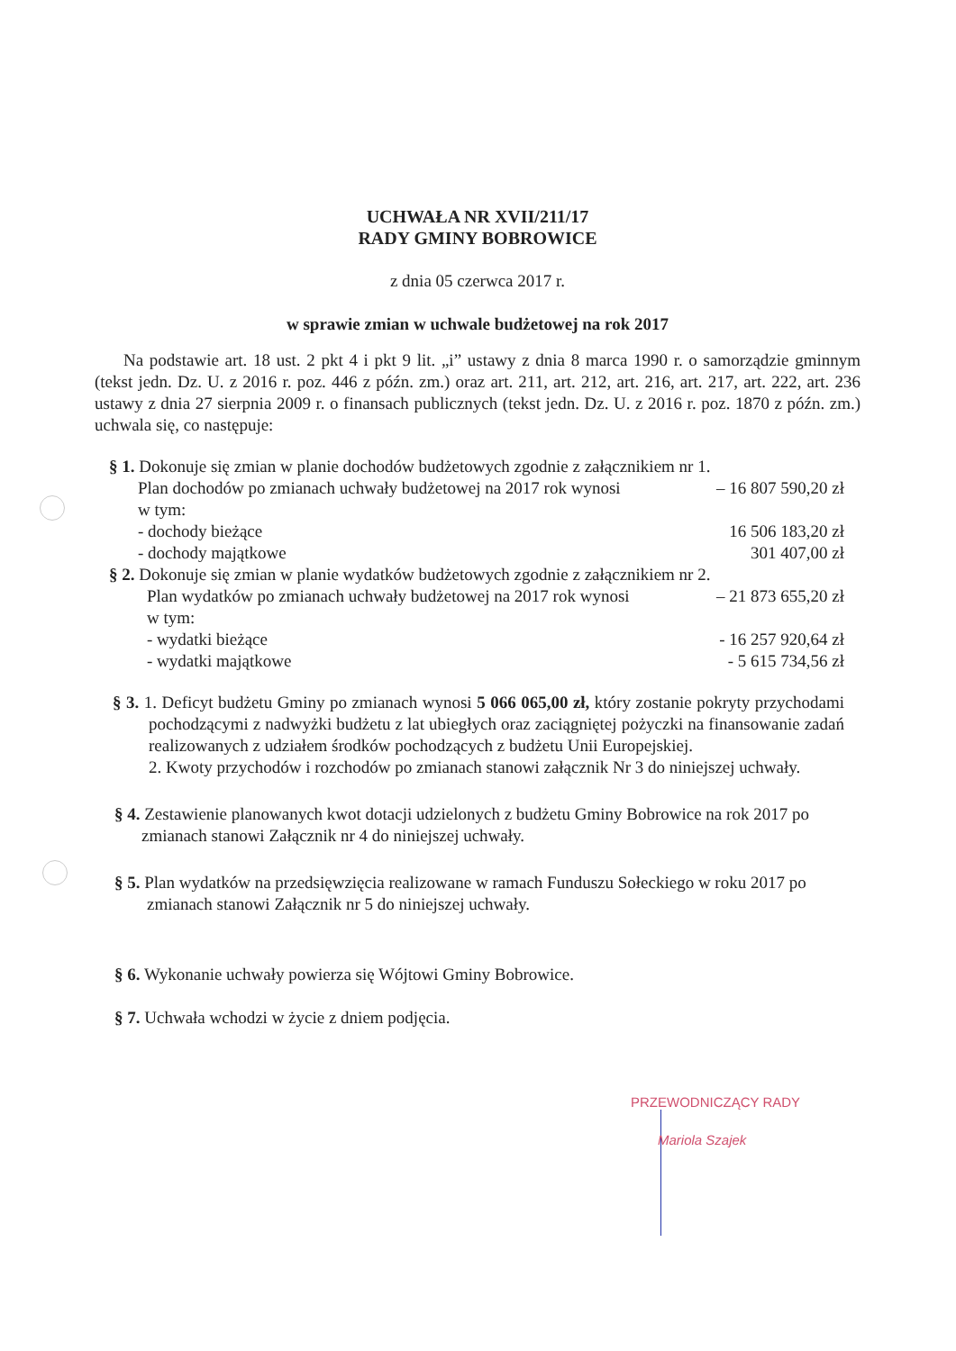UCHWAŁA NR XVII/211/17
RADY GMINY BOBROWICE
z dnia 05 czerwca 2017 r.
w sprawie zmian w uchwale budżetowej na rok 2017
Na podstawie art. 18 ust. 2 pkt 4 i pkt 9 lit. „i” ustawy z dnia 8 marca 1990 r. o samorządzie gminnym (tekst jedn. Dz. U. z 2016 r. poz. 446 z późn. zm.) oraz art. 211, art. 212, art. 216, art. 217, art. 222, art. 236 ustawy z dnia 27 sierpnia 2009 r. o finansach publicznych (tekst jedn. Dz. U. z 2016 r. poz. 1870 z późn. zm.) uchwala się, co następuje:
§ 1. Dokonuje się zmian w planie dochodów budżetowych zgodnie z załącznikiem nr 1.
Plan dochodów po zmianach uchwały budżetowej na 2017 rok wynosi – 16 807 590,20 zł
w tym:
- dochody bieżące 16 506 183,20 zł
- dochody majątkowe 301 407,00 zł
§ 2. Dokonuje się zmian w planie wydatków budżetowych zgodnie z załącznikiem nr 2.
Plan wydatków po zmianach uchwały budżetowej na 2017 rok wynosi – 21 873 655,20 zł
w tym:
- wydatki bieżące - 16 257 920,64 zł
- wydatki majątkowe - 5 615 734,56 zł
§ 3. 1. Deficyt budżetu Gminy po zmianach wynosi 5 066 065,00 zł, który zostanie pokryty przychodami pochodzącymi z nadwyżki budżetu z lat ubiegłych oraz zaciągniętej pożyczki na finansowanie zadań realizowanych z udziałem środków pochodzących z budżetu Unii Europejskiej.
2. Kwoty przychodów i rozchodów po zmianach stanowi załącznik Nr 3 do niniejszej uchwały.
§ 4. Zestawienie planowanych kwot dotacji udzielonych z budżetu Gminy Bobrowice na rok 2017 po zmianach stanowi Załącznik nr 4 do niniejszej uchwały.
§ 5. Plan wydatków na przedsięwzięcia realizowane w ramach Funduszu Sołeckiego w roku 2017 po zmianach stanowi Załącznik nr 5 do niniejszej uchwały.
§ 6. Wykonanie uchwały powierza się Wójtowi Gminy Bobrowice.
§ 7. Uchwała wchodzi w życie z dniem podjęcia.
PRZEWODNICZĄCY RADY
Mariola Szajek